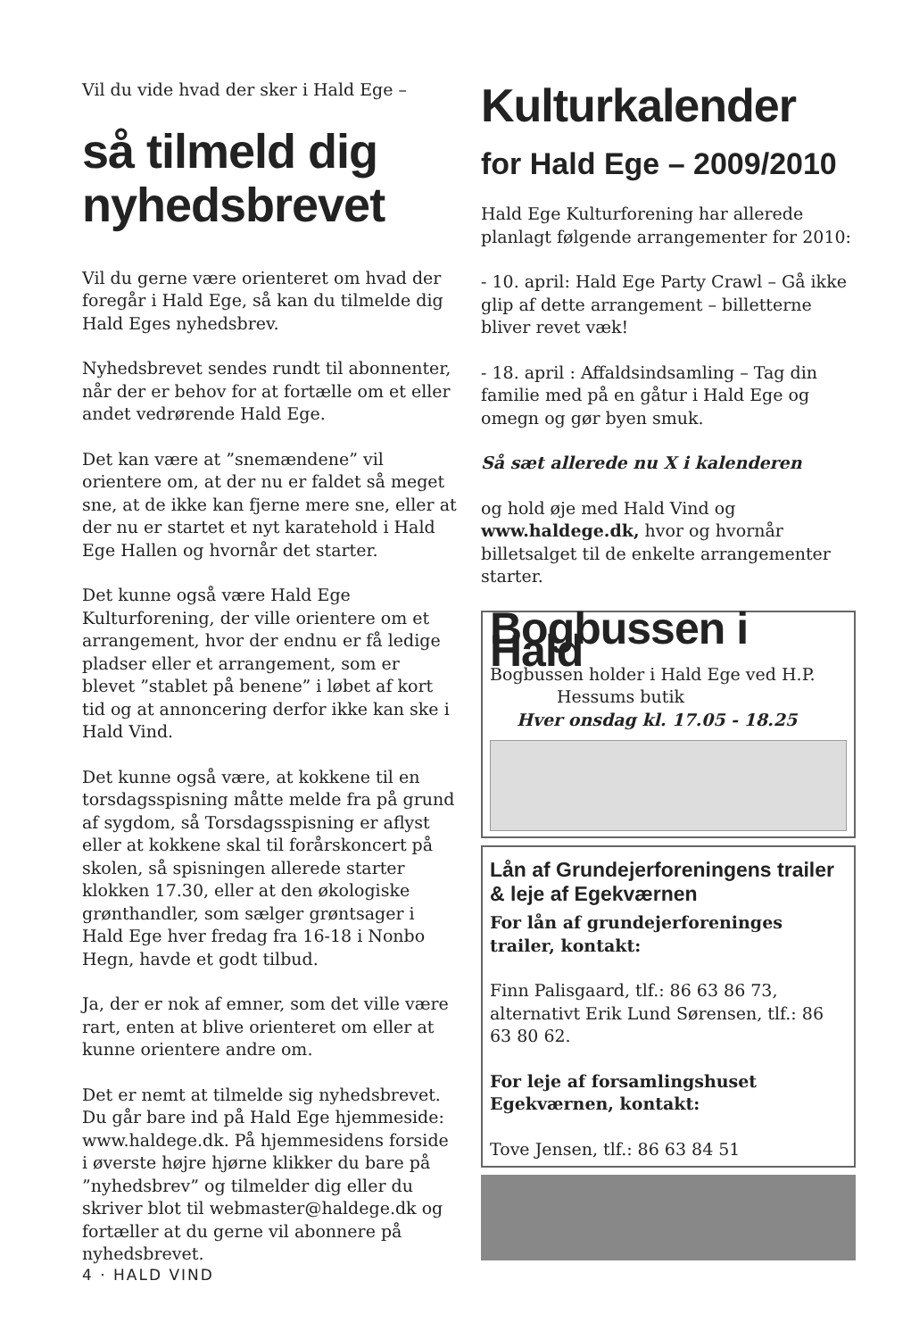Vil du vide hvad der sker i Hald Ege –
så tilmeld dig nyhedsbrevet
Vil du gerne være orienteret om hvad der foregår i Hald Ege, så kan du tilmelde dig Hald Eges nyhedsbrev.
Nyhedsbrevet sendes rundt til abonnenter, når der er behov for at fortælle om et eller andet vedrørende Hald Ege.
Det kan være at ”snemændene” vil orientere om, at der nu er faldet så meget sne, at de ikke kan fjerne mere sne, eller at der nu er startet et nyt karatehold i Hald Ege Hallen og hvornår det starter.
Det kunne også være Hald Ege Kulturforening, der ville orientere om et arrangement, hvor der endnu er få ledige pladser eller et arrangement, som er blevet ”stablet på benene” i løbet af kort tid og at annoncering derfor ikke kan ske i Hald Vind.
Det kunne også være, at kokkene til en torsdagsspisning måtte melde fra på grund af sygdom, så Torsdagsspisning er aflyst eller at kokkene skal til forårskoncert på skolen, så spisningen allerede starter klokken 17.30, eller at den økologiske grønthandler, som sælger grøntsager i Hald Ege hver fredag fra 16-18 i Nonbo Hegn, havde et godt tilbud.
Ja, der er nok af emner, som det ville være rart, enten at blive orienteret om eller at kunne orientere andre om.
Det er nemt at tilmelde sig nyhedsbrevet. Du går bare ind på Hald Ege hjemmeside: www.haldege.dk. På hjemmesidens forside i øverste højre hjørne klikker du bare på ”nyhedsbrev” og tilmelder dig eller du skriver blot til webmaster@haldege.dk og fortæller at du gerne vil abonnere på nyhedsbrevet.
Kulturkalender
for Hald Ege – 2009/2010
Hald Ege Kulturforening har allerede planlagt følgende arrangementer for 2010:
- 10. april: Hald Ege Party Crawl – Gå ikke glip af dette arrangement – billetterne bliver revet væk!
- 18. april : Affaldsindsamling – Tag din familie med på en gåtur i Hald Ege og omegn og gør byen smuk.
Så sæt allerede nu X i kalenderen
og hold øje med Hald Vind og www.haldege.dk, hvor og hvornår billetsalget til de enkelte arrangementer starter.
Bogbussen i Hald
Bogbussen holder i Hald Ege ved H.P.
Hessums butik
Hver onsdag kl. 17.05 - 18.25
Lån af Grundejerforeningens trailer & leje af Egekværnen
For lån af grundejerforeninges trailer, kontakt:
Finn Palisgaard, tlf.: 86 63 86 73, alternativt Erik Lund Sørensen, tlf.: 86 63 80 62.
For leje af forsamlingshuset Egekværnen, kontakt:
Tove Jensen, tlf.: 86 63 84 51
4 · HALD VIND